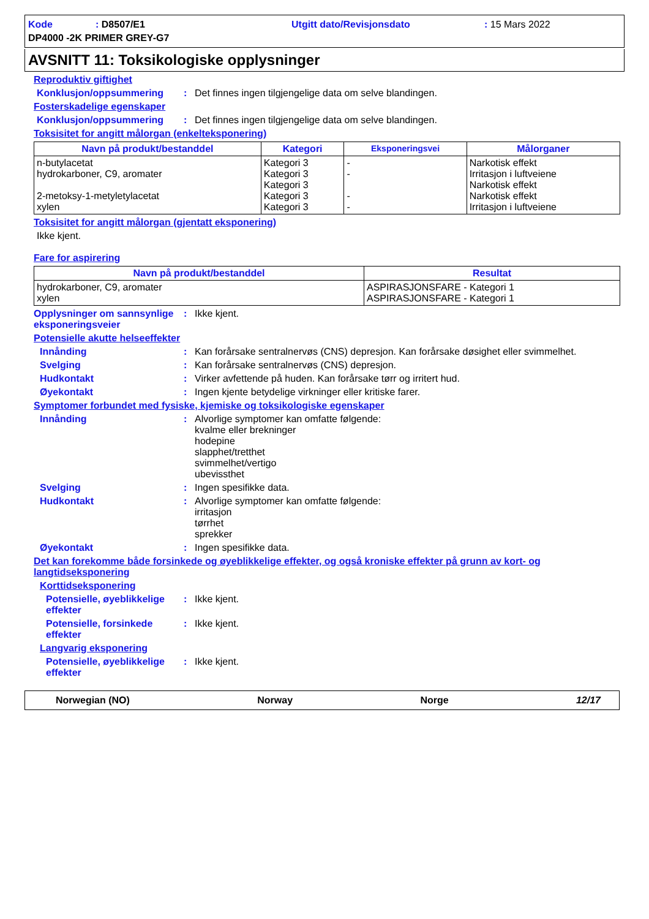Kode: D8507/E1 Utgitt dato/Revisjonsdato: 15 Mars 2022 DP4000 -2K PRIMER GREY-G7
AVSNITT 11: Toksikologiske opplysninger
Reproduktiv giftighet
Konklusjon/oppsummering: Det finnes ingen tilgjengelige data om selve blandingen.
Fosterskadelige egenskaper
Konklusjon/oppsummering: Det finnes ingen tilgjengelige data om selve blandingen.
Toksisitet for angitt målorgan (enkelteksponering)
| Navn på produkt/bestanddel | Kategori | Eksponeringsvei | Målorganer |
| --- | --- | --- | --- |
| n-butylacetat hydrokarboner, C9, aromater 2-metoksy-1-metyletylacetat xylen | Kategori 3 Kategori 3 Kategori 3 Kategori 3 Kategori 3 | - - - - | Narkotisk effekt Irritasjon i luftveiene Narkotisk effekt Narkotisk effekt Irritasjon i luftveiene |
Toksisitet for angitt målorgan (gjentatt eksponering)
Ikke kjent.
Fare for aspirering
| Navn på produkt/bestanddel | Resultat |
| --- | --- |
| hydrokarboner, C9, aromater xylen | ASPIRASJONSFARE - Kategori 1 ASPIRASJONSFARE - Kategori 1 |
Opplysninger om sannsynlige eksponeringsveier: Ikke kjent.
Potensielle akutte helseeffekter
Innånding: Kan forårsake sentralnervøs (CNS) depresjon. Kan forårsake døsighet eller svimmelhet.
Svelging: Kan forårsake sentralnervøs (CNS) depresjon.
Hudkontakt: Virker avfettende på huden. Kan forårsake tørr og irritert hud.
Øyekontakt: Ingen kjente betydelige virkninger eller kritiske farer.
Symptomer forbundet med fysiske, kjemiske og toksikologiske egenskaper
Innånding: Alvorlige symptomer kan omfatte følgende:
kvalme eller brekninger
hodepine
slapphet/tretthet
svimmelhet/vertigo
ubevissthet
Svelging: Ingen spesifikke data.
Hudkontakt: Alvorlige symptomer kan omfatte følgende:
irritasjon
tørrhet
sprekker
Øyekontakt: Ingen spesifikke data.
Det kan forekomme både forsinkede og øyeblikkelige effekter, og også kroniske effekter på grunn av kort- og langtidseksponering
Korttidseksponering
Potensielle, øyeblikkelige effekter: Ikke kjent.
Potensielle, forsinkede effekter: Ikke kjent.
Langvarig eksponering
Potensielle, øyeblikkelige effekter: Ikke kjent.
Norwegian (NO) Norway Norge 12/17